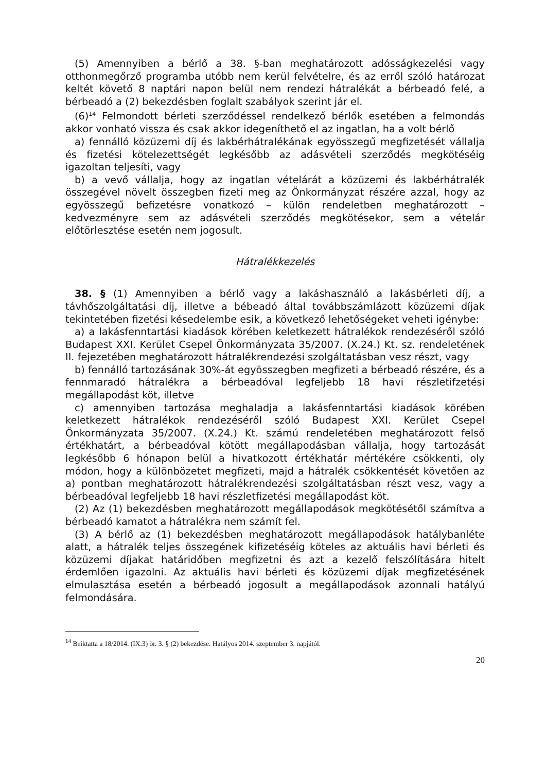(5) Amennyiben a bérlő a 38. §-ban meghatározott adósságkezelési vagy otthonmegőrző programba utóbb nem kerül felvételre, és az erről szóló határozat keltét követő 8 naptári napon belül nem rendezi hátralékát a bérbeadó felé, a bérbeadó a (2) bekezdésben foglalt szabályok szerint jár el.
(6)<sup>14</sup> Felmondott bérleti szerződéssel rendelkező bérlők esetében a felmondás akkor vonható vissza és csak akkor idegeníthető el az ingatlan, ha a volt bérlő
a) fennálló közüzemi díj és lakbérhátralékának egyösszegű megfizetését vállalja és fizetési kötelezettségét legkésőbb az adásvételi szerződés megkötéséig igazoltan teljesíti, vagy
b) a vevő vállalja, hogy az ingatlan vételárát a közüzemi és lakbérhátralék összegével növelt összegben fizeti meg az Önkormányzat részére azzal, hogy az egyösszegű befizetésre vonatkozó – külön rendeletben meghatározott – kedvezményre sem az adásvételi szerződés megkötésekor, sem a vételár előtörlesztése esetén nem jogosult.
Hátralékkezelés
38. § (1) Amennyiben a bérlő vagy a lakáshasználó a lakásbérleti díj, a távhőszolgáltatási díj, illetve a bébeadó által továbbszámlázott közüzemi díjak tekintetében fizetési késedelembe esik, a következő lehetőségeket veheti igénybe:
a) a lakásfenntartási kiadások körében keletkezett hátralékok rendezéséről szóló Budapest XXI. Kerület Csepel Önkormányzata 35/2007. (X.24.) Kt. sz. rendeletének II. fejezetében meghatározott hátralékrendezési szolgáltatásban vesz részt, vagy
b) fennálló tartozásának 30%-át egyösszegben megfizeti a bérbeadó részére, és a fennmaradó hátralékra a bérbeadóval legfeljebb 18 havi részletifzetési megállapodást köt, illetve
c) amennyiben tartozása meghaladja a lakásfenntartási kiadások körében keletkezett hátralékok rendezéséről szóló Budapest XXI. Kerület Csepel Önkormányzata 35/2007. (X.24.) Kt. számú rendeletében meghatározott felső értékhatárt, a bérbeadóval kötött megállapodásban vállalja, hogy tartozását legkésőbb 6 hónapon belül a hivatkozott értékhatár mértékére csökkenti, oly módon, hogy a különbözetet megfizeti, majd a hátralék csökkentését követően az a) pontban meghatározott hátralékrendezési szolgáltatásban részt vesz, vagy a bérbeadóval legfeljebb 18 havi részletfizetési megállapodást köt.
(2) Az (1) bekezdésben meghatározott megállapodások megkötésétől számítva a bérbeadó kamatot a hátralékra nem számít fel.
(3) A bérlő az (1) bekezdésben meghatározott megállapodások hatálybanléte alatt, a hátralék teljes összegének kifizetéséig köteles az aktuális havi bérleti és közüzemi díjakat határidőben megfizetni és azt a kezelő felszólítására hitelt érdemlően igazolni. Az aktuális havi bérleti és közüzemi díjak megfizetésének elmulasztása esetén a bérbeadó jogosult a megállapodások azonnali hatályú felmondására.
<sup>14</sup> Beiktatta a 18/2014. (IX.3) ör. 3. § (2) bekezdése. Hatályos 2014. szeptember 3. napjától.
20